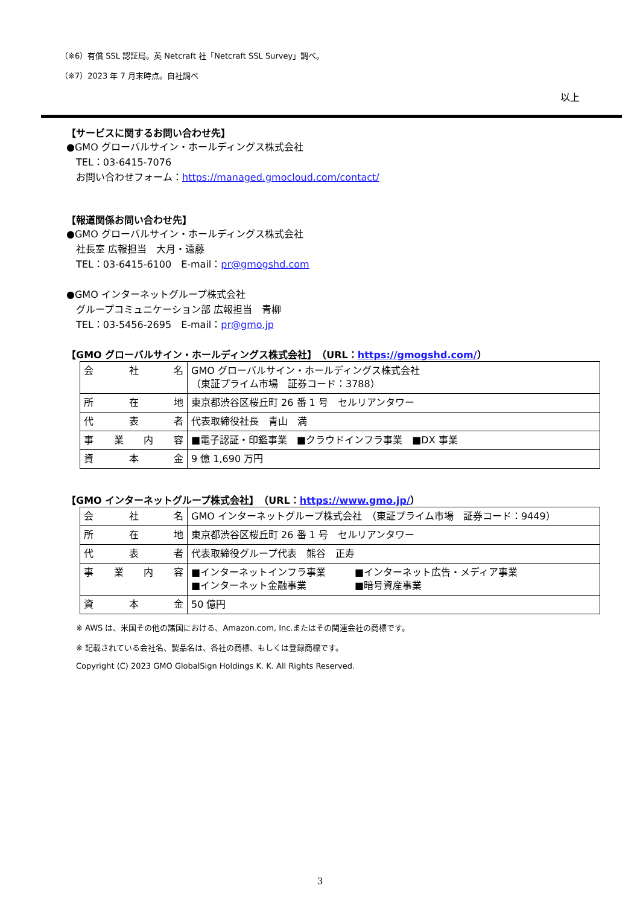（※6）有償 SSL 認証局。英 Netcraft 社「Netcraft SSL Survey」調べ。
（※7）2023 年 7 月末時点。自社調べ
以上
【サービスに関するお問い合わせ先】
●GMO グローバルサイン・ホールディングス株式会社
　TEL：03-6415-7076
　お問い合わせフォーム：https://managed.gmocloud.com/contact/
【報道関係お問い合わせ先】
●GMO グローバルサイン・ホールディングス株式会社
　社長室 広報担当　大月・遠藤
　TEL：03-6415-6100　E-mail：pr@gmogshd.com
●GMO インターネットグループ株式会社
　グループコミュニケーション部 広報担当　青柳
　TEL：03-5456-2695　E-mail：pr@gmo.jp
【GMO グローバルサイン・ホールディングス株式会社】　（URL：https://gmogshd.com/）
| 会社名 | GMO グローバルサイン・ホールディングス株式会社 （東証プライム市場 証券コード：3788） |
| 所在地 | 東京都渋谷区桜丘町 26 番 1 号 セルリアンタワー |
| 代表者 | 代表取締役社長 青山 満 |
| 事業内容 | ■電子認証・印鑑事業 ■クラウドインフラ事業 ■DX 事業 |
| 資本金 | 9 億 1,690 万円 |
【GMO インターネットグループ株式会社】　（URL：https://www.gmo.jp/）
| 会社名 | GMO インターネットグループ株式会社 （東証プライム市場 証券コード：9449） |
| 所在地 | 東京都渋谷区桜丘町 26 番 1 号 セルリアンタワー |
| 代表者 | 代表取締役グループ代表 熊谷 正寿 |
| 事業内容 | ■インターネットインフラ事業 ■インターネット広告・メディア事業 ■インターネット金融事業 ■暗号資産事業 |
| 資本金 | 50 億円 |
※ AWS は、米国その他の諸国における、Amazon.com, Inc.またはその関連会社の商標です。
※ 記載されている会社名、製品名は、各社の商標、もしくは登録商標です。
Copyright (C) 2023 GMO GlobalSign Holdings K. K. All Rights Reserved.
3